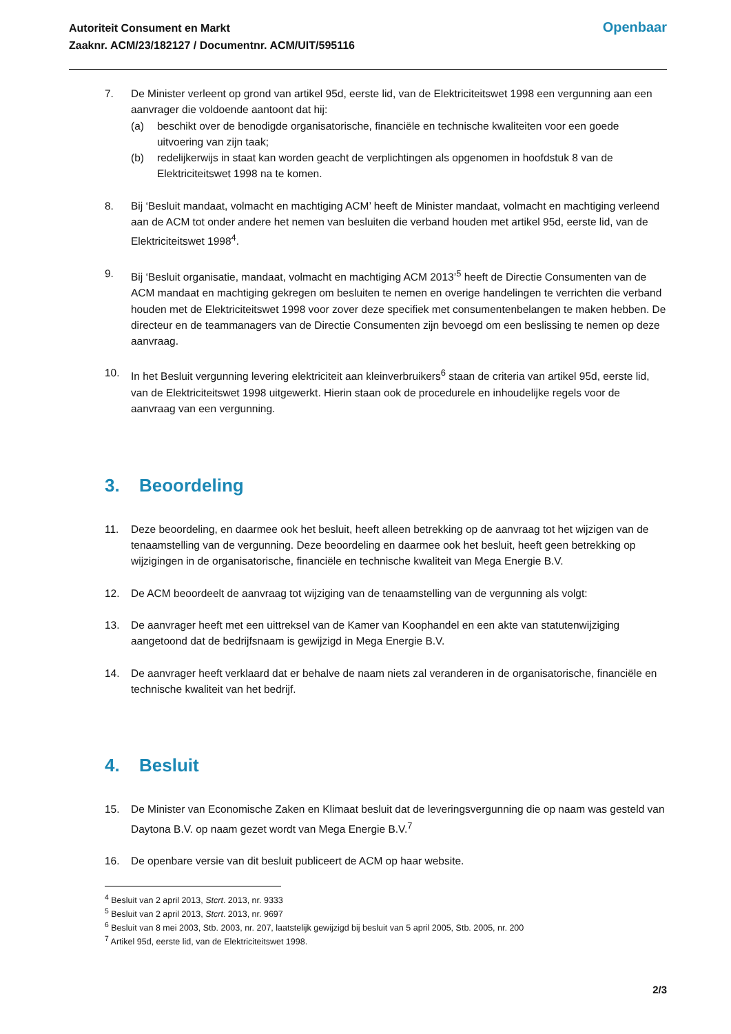Autoriteit Consument en Markt
Zaaknr. ACM/23/182127 / Documentnr. ACM/UIT/595116
Openbaar
7. De Minister verleent op grond van artikel 95d, eerste lid, van de Elektriciteitswet 1998 een vergunning aan een aanvrager die voldoende aantoont dat hij:
(a) beschikt over de benodigde organisatorische, financiële en technische kwaliteiten voor een goede uitvoering van zijn taak;
(b) redelijkerwijs in staat kan worden geacht de verplichtingen als opgenomen in hoofdstuk 8 van de Elektriciteitswet 1998 na te komen.
8. Bij ‘Besluit mandaat, volmacht en machtiging ACM’ heeft de Minister mandaat, volmacht en machtiging verleend aan de ACM tot onder andere het nemen van besluiten die verband houden met artikel 95d, eerste lid, van de Elektriciteitswet 1998<sup>4</sup>.
9. Bij ‘Besluit organisatie, mandaat, volmacht en machtiging ACM 2013’<sup>5</sup> heeft de Directie Consumenten van de ACM mandaat en machtiging gekregen om besluiten te nemen en overige handelingen te verrichten die verband houden met de Elektriciteitswet 1998 voor zover deze specifiek met consumentenbelangen te maken hebben. De directeur en de teammanagers van de Directie Consumenten zijn bevoegd om een beslissing te nemen op deze aanvraag.
10. In het Besluit vergunning levering elektriciteit aan kleinverbruikers<sup>6</sup> staan de criteria van artikel 95d, eerste lid, van de Elektriciteitswet 1998 uitgewerkt. Hierin staan ook de procedurele en inhoudelijke regels voor de aanvraag van een vergunning.
3. Beoordeling
11. Deze beoordeling, en daarmee ook het besluit, heeft alleen betrekking op de aanvraag tot het wijzigen van de tenaamstelling van de vergunning. Deze beoordeling en daarmee ook het besluit, heeft geen betrekking op wijzigingen in de organisatorische, financiële en technische kwaliteit van Mega Energie B.V.
12. De ACM beoordeelt de aanvraag tot wijziging van de tenaamstelling van de vergunning als volgt:
13. De aanvrager heeft met een uittreksel van de Kamer van Koophandel en een akte van statutenwijziging aangetoond dat de bedrijfsnaam is gewijzigd in Mega Energie B.V.
14. De aanvrager heeft verklaard dat er behalve de naam niets zal veranderen in de organisatorische, financiële en technische kwaliteit van het bedrijf.
4. Besluit
15. De Minister van Economische Zaken en Klimaat besluit dat de leveringsvergunning die op naam was gesteld van Daytona B.V. op naam gezet wordt van Mega Energie B.V.<sup>7</sup>
16. De openbare versie van dit besluit publiceert de ACM op haar website.
<sup>4</sup> Besluit van 2 april 2013, Stcrt. 2013, nr. 9333
<sup>5</sup> Besluit van 2 april 2013, Stcrt. 2013, nr. 9697
<sup>6</sup> Besluit van 8 mei 2003, Stb. 2003, nr. 207, laatstelijk gewijzigd bij besluit van 5 april 2005, Stb. 2005, nr. 200
<sup>7</sup> Artikel 95d, eerste lid, van de Elektriciteitswet 1998.
2/3